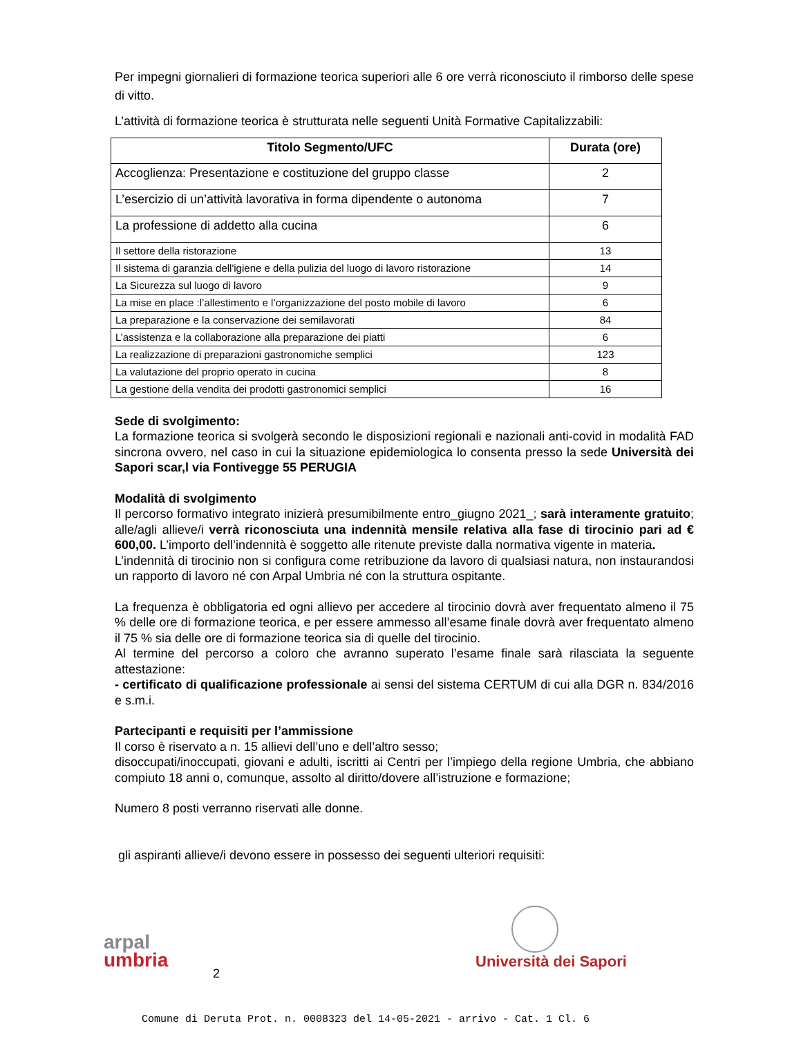Per impegni giornalieri di formazione teorica superiori alle 6 ore verrà riconosciuto il rimborso delle spese di vitto.
L’attività di formazione teorica è strutturata nelle seguenti Unità Formative Capitalizzabili:
| Titolo Segmento/UFC | Durata (ore) |
| --- | --- |
| Accoglienza: Presentazione e costituzione del gruppo classe | 2 |
| L’esercizio di un’attività lavorativa in forma dipendente o autonoma | 7 |
| La professione di addetto alla cucina | 6 |
| Il settore della ristorazione | 13 |
| Il sistema di garanzia dell'igiene e della pulizia del luogo di lavoro ristorazione | 14 |
| La Sicurezza sul luogo di lavoro | 9 |
| La mise en place :l’allestimento e l’organizzazione del posto mobile di lavoro | 6 |
| La preparazione e la conservazione dei semilavorati | 84 |
| L’assistenza e la collaborazione alla preparazione dei piatti | 6 |
| La realizzazione di preparazioni gastronomiche semplici | 123 |
| La valutazione del proprio operato in cucina | 8 |
| La gestione della vendita dei prodotti gastronomici semplici | 16 |
Sede di svolgimento:
La formazione teorica si svolgerà secondo le disposizioni regionali e nazionali anti-covid in modalità FAD sincrona ovvero, nel caso in cui la situazione epidemiologica lo consenta presso la sede Università dei Sapori scar,l via Fontivegge 55 PERUGIA
Modalità di svolgimento
Il percorso formativo integrato inizierà presumibilmente entro_giugno 2021_; sarà interamente gratuito; alle/agli allieve/i verrà riconosciuta una indennità mensile relativa alla fase di tirocinio pari ad € 600,00. L’importo dell’indennità è soggetto alle ritenute previste dalla normativa vigente in materia.
L’indennità di tirocinio non si configura come retribuzione da lavoro di qualsiasi natura, non instaurandosi un rapporto di lavoro né con Arpal Umbria né con la struttura ospitante.
La frequenza è obbligatoria ed ogni allievo per accedere al tirocinio dovrà aver frequentato almeno il 75 % delle ore di formazione teorica, e per essere ammesso all’esame finale dovrà aver frequentato almeno il 75 % sia delle ore di formazione teorica sia di quelle del tirocinio.
Al termine del percorso a coloro che avranno superato l’esame finale sarà rilasciata la seguente attestazione:
- certificato di qualificazione professionale ai sensi del sistema CERTUM di cui alla DGR n. 834/2016 e s.m.i.
Partecipanti e requisiti per l’ammissione
Il corso è riservato a n. 15 allievi dell’uno e dell’altro sesso;
disoccupati/inoccupati, giovani e adulti, iscritti ai Centri per l’impiego della regione Umbria, che abbiano compiuto 18 anni o, comunque, assolto al diritto/dovere all’istruzione e formazione;
Numero 8 posti verranno riservati alle donne.
gli aspiranti allieve/i devono essere in possesso dei seguenti ulteriori requisiti:
arpal
umbria
2
Università dei Sapori
Comune di Deruta Prot. n. 0008323 del 14-05-2021 - arrivo - Cat. 1 Cl. 6